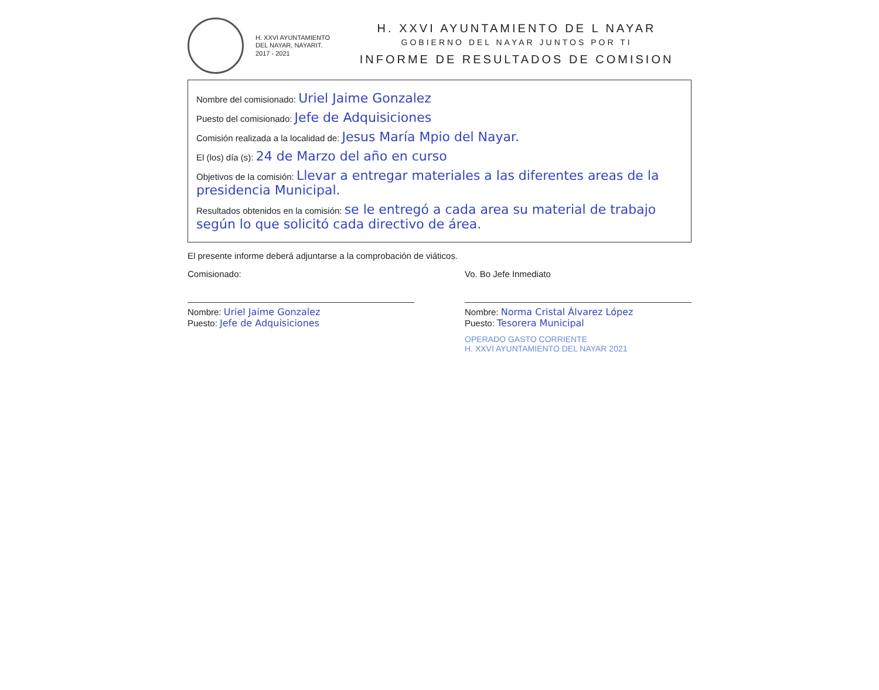H. XXVI AYUNTAMIENTO
DEL NAYAR, NAYARIT.
2017 - 2021
H. XXVI AYUNTAMIENTO DE L NAYAR
GOBIERNO DEL NAYAR JUNTOS POR TI
INFORME DE RESULTADOS DE COMISION
Nombre del comisionado: Uriel Jaime Gonzalez
Puesto del comisionado: Jefe de Adquisiciones
Comisión realizada a la localidad de: Jesus María Mpio del Nayar.
El (los) día (s): 24 de Marzo del año en curso
Objetivos de la comisión: Llevar a entregar materiales a las diferentes areas de la presidencia Municipal.
Resultados obtenidos en la comisión: se le entregó a cada area su material de trabajo según lo que solicitó cada directivo de área.
El presente informe deberá adjuntarse a la comprobación de viáticos.
Comisionado:
Nombre: Uriel Jaime Gonzalez
Puesto: Jefe de Adquisiciones
Vo. Bo Jefe Inmediato
Nombre: Norma Cristal Álvarez López
Puesto: Tesorera Municipal
OPERADO GASTO CORRIENTE
H. XXVI AYUNTAMIENTO DEL NAYAR 2021